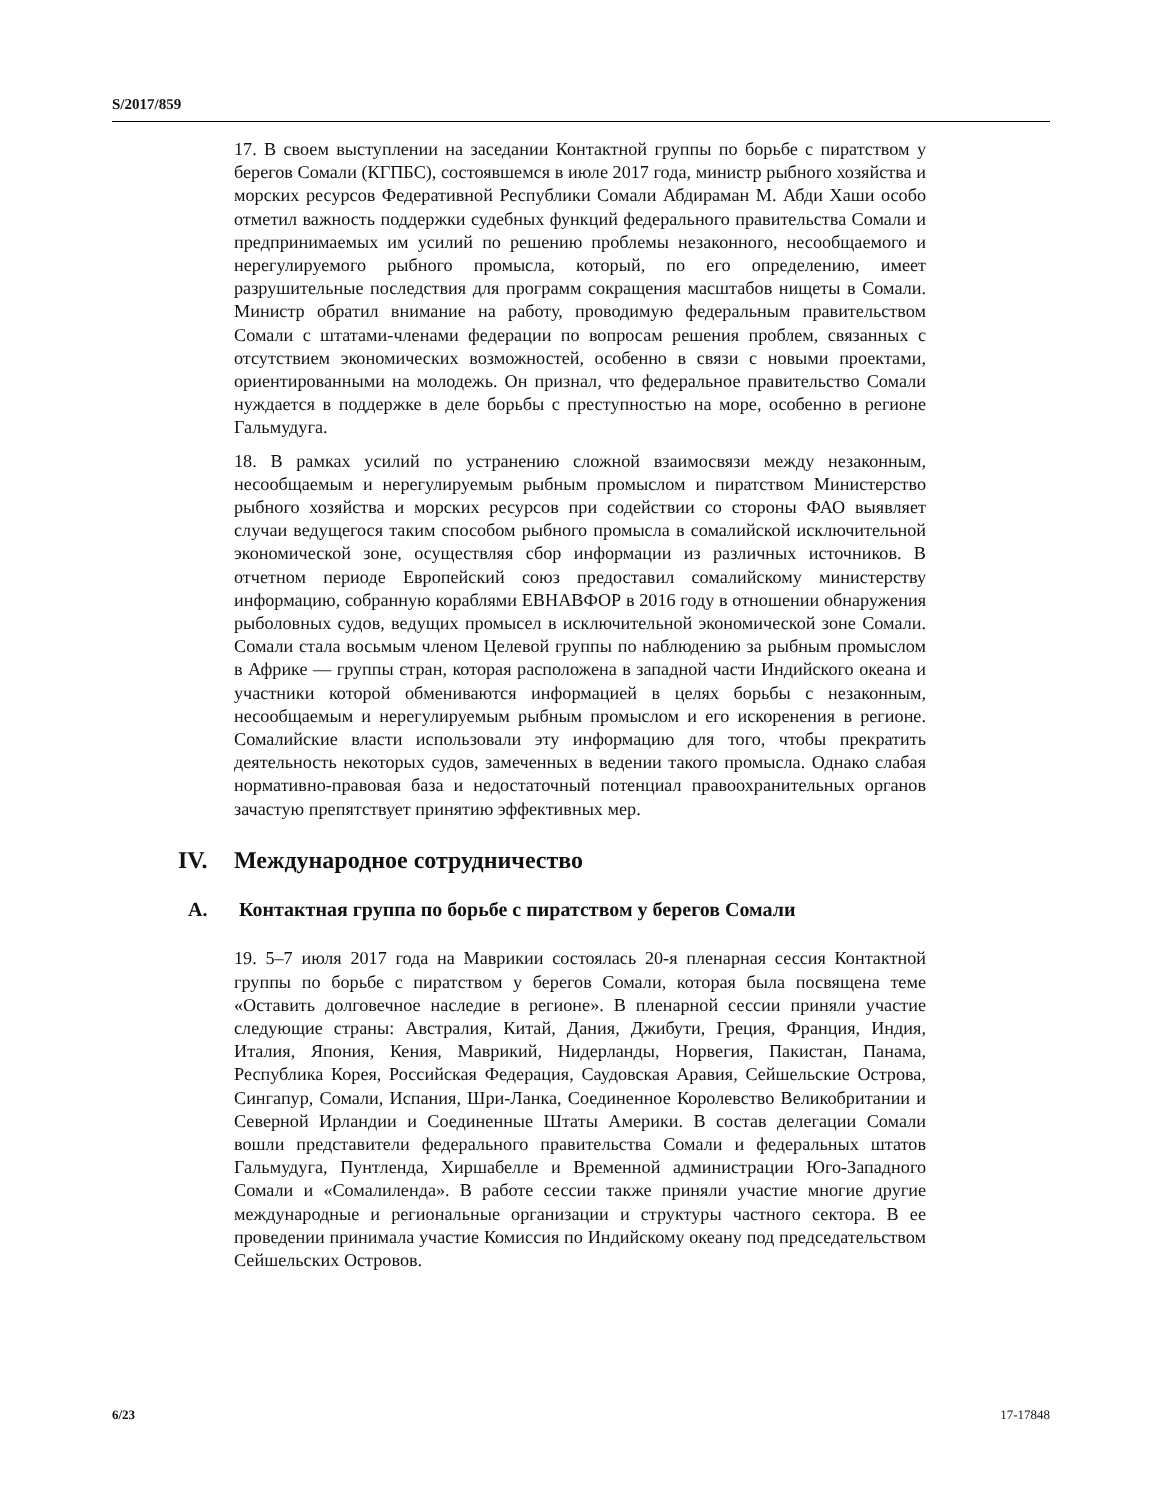S/2017/859
17. В своем выступлении на заседании Контактной группы по борьбе с пиратством у берегов Сомали (КГПБС), состоявшемся в июле 2017 года, министр рыбного хозяйства и морских ресурсов Федеративной Республики Сомали Абдираман М. Абди Хаши особо отметил важность поддержки судебных функций федерального правительства Сомали и предпринимаемых им усилий по решению проблемы незаконного, несообщаемого и нерегулируемого рыбного промысла, который, по его определению, имеет разрушительные последствия для программ сокращения масштабов нищеты в Сомали. Министр обратил внимание на работу, проводимую федеральным правительством Сомали с штатами-членами федерации по вопросам решения проблем, связанных с отсутствием экономических возможностей, особенно в связи с новыми проектами, ориентированными на молодежь. Он признал, что федеральное правительство Сомали нуждается в поддержке в деле борьбы с преступностью на море, особенно в регионе Гальмудуга.
18. В рамках усилий по устранению сложной взаимосвязи между незаконным, несообщаемым и нерегулируемым рыбным промыслом и пиратством Министерство рыбного хозяйства и морских ресурсов при содействии со стороны ФАО выявляет случаи ведущегося таким способом рыбного промысла в сомалийской исключительной экономической зоне, осуществляя сбор информации из различных источников. В отчетном периоде Европейский союз предоставил сомалийскому министерству информацию, собранную кораблями ЕВНАВФОР в 2016 году в отношении обнаружения рыболовных судов, ведущих промысел в исключительной экономической зоне Сомали. Сомали стала восьмым членом Целевой группы по наблюдению за рыбным промыслом в Африке — группы стран, которая расположена в западной части Индийского океана и участники которой обмениваются информацией в целях борьбы с незаконным, несообщаемым и нерегулируемым рыбным промыслом и его искоренения в регионе. Сомалийские власти использовали эту информацию для того, чтобы прекратить деятельность некоторых судов, замеченных в ведении такого промысла. Однако слабая нормативно-правовая база и недостаточный потенциал правоохранительных органов зачастую препятствует принятию эффективных мер.
IV. Международное сотрудничество
A. Контактная группа по борьбе с пиратством у берегов Сомали
19. 5–7 июля 2017 года на Маврикии состоялась 20-я пленарная сессия Контактной группы по борьбе с пиратством у берегов Сомали, которая была посвящена теме «Оставить долговечное наследие в регионе». В пленарной сессии приняли участие следующие страны: Австралия, Китай, Дания, Джибути, Греция, Франция, Индия, Италия, Япония, Кения, Маврикий, Нидерланды, Норвегия, Пакистан, Панама, Республика Корея, Российская Федерация, Саудовская Аравия, Сейшельские Острова, Сингапур, Сомали, Испания, Шри-Ланка, Соединенное Королевство Великобритании и Северной Ирландии и Соединенные Штаты Америки. В состав делегации Сомали вошли представители федерального правительства Сомали и федеральных штатов Гальмудуга, Пунтленда, Хиршабелле и Временной администрации Юго-Западного Сомали и «Сомалиленда». В работе сессии также приняли участие многие другие международные и региональные организации и структуры частного сектора. В ее проведении принимала участие Комиссия по Индийскому океану под председательством Сейшельских Островов.
6/23 17-17848